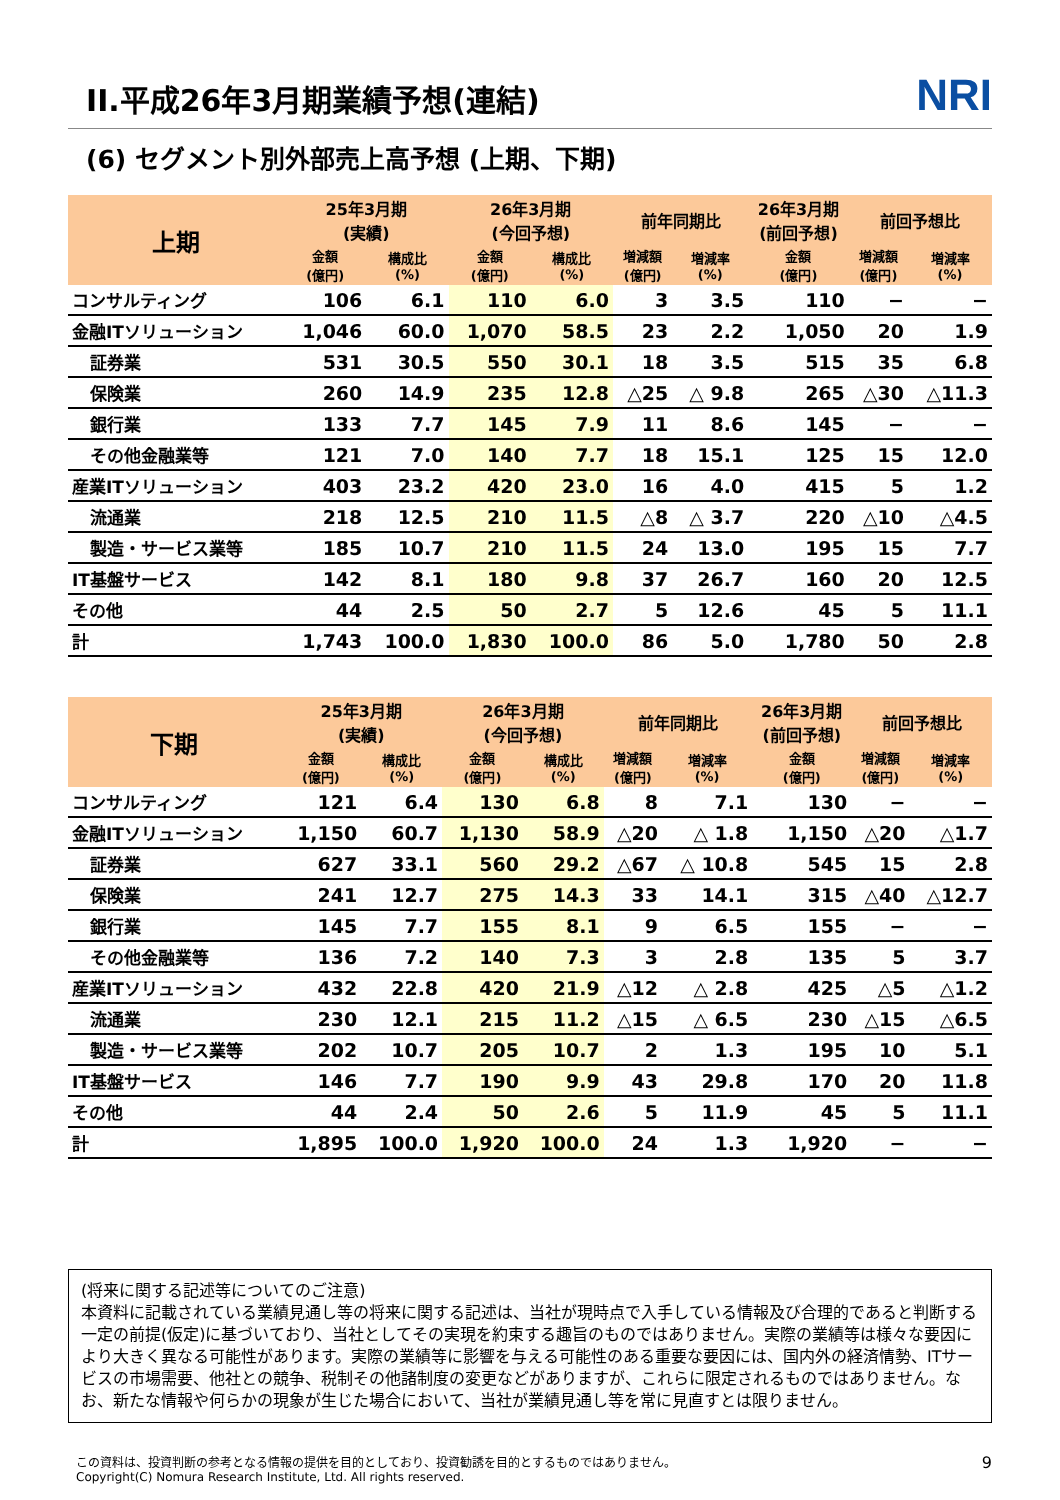II.平成26年3月期業績予想(連結)
NRI
(6) セグメント別外部売上高予想 (上期、下期)
| 上期 | 25年3月期 (実績) | | 26年3月期 (今回予想) | | 前年同期比 | | 26年3月期 (前回予想) | 前回予想比 | |
| --- | --- | --- | --- | --- | --- | --- | --- | --- | --- |
| | 金額 (億円) | 構成比 (%) | 金額 (億円) | 構成比 (%) | 増減額 (億円) | 増減率 (%) | 金額 (億円) | 増減額 (億円) | 増減率 (%) |
| コンサルティング | 106 | 6.1 | 110 | 6.0 | 3 | 3.5 | 110 | − | − |
| 金融ITソリューション | 1,046 | 60.0 | 1,070 | 58.5 | 23 | 2.2 | 1,050 | 20 | 1.9 |
| 証券業 | 531 | 30.5 | 550 | 30.1 | 18 | 3.5 | 515 | 35 | 6.8 |
| 保険業 | 260 | 14.9 | 235 | 12.8 | △25 | △ 9.8 | 265 | △30 | △11.3 |
| 銀行業 | 133 | 7.7 | 145 | 7.9 | 11 | 8.6 | 145 | − | − |
| その他金融業等 | 121 | 7.0 | 140 | 7.7 | 18 | 15.1 | 125 | 15 | 12.0 |
| 産業ITソリューション | 403 | 23.2 | 420 | 23.0 | 16 | 4.0 | 415 | 5 | 1.2 |
| 流通業 | 218 | 12.5 | 210 | 11.5 | △8 | △ 3.7 | 220 | △10 | △4.5 |
| 製造・サービス業等 | 185 | 10.7 | 210 | 11.5 | 24 | 13.0 | 195 | 15 | 7.7 |
| IT基盤サービス | 142 | 8.1 | 180 | 9.8 | 37 | 26.7 | 160 | 20 | 12.5 |
| その他 | 44 | 2.5 | 50 | 2.7 | 5 | 12.6 | 45 | 5 | 11.1 |
| 計 | 1,743 | 100.0 | 1,830 | 100.0 | 86 | 5.0 | 1,780 | 50 | 2.8 |
| 下期 | 25年3月期 (実績) | | 26年3月期 (今回予想) | | 前年同期比 | | 26年3月期 (前回予想) | 前回予想比 | |
| --- | --- | --- | --- | --- | --- | --- | --- | --- | --- |
| | 金額 (億円) | 構成比 (%) | 金額 (億円) | 構成比 (%) | 増減額 (億円) | 増減率 (%) | 金額 (億円) | 増減額 (億円) | 増減率 (%) |
| コンサルティング | 121 | 6.4 | 130 | 6.8 | 8 | 7.1 | 130 | − | − |
| 金融ITソリューション | 1,150 | 60.7 | 1,130 | 58.9 | △20 | △ 1.8 | 1,150 | △20 | △1.7 |
| 証券業 | 627 | 33.1 | 560 | 29.2 | △67 | △ 10.8 | 545 | 15 | 2.8 |
| 保険業 | 241 | 12.7 | 275 | 14.3 | 33 | 14.1 | 315 | △40 | △12.7 |
| 銀行業 | 145 | 7.7 | 155 | 8.1 | 9 | 6.5 | 155 | − | − |
| その他金融業等 | 136 | 7.2 | 140 | 7.3 | 3 | 2.8 | 135 | 5 | 3.7 |
| 産業ITソリューション | 432 | 22.8 | 420 | 21.9 | △12 | △ 2.8 | 425 | △5 | △1.2 |
| 流通業 | 230 | 12.1 | 215 | 11.2 | △15 | △ 6.5 | 230 | △15 | △6.5 |
| 製造・サービス業等 | 202 | 10.7 | 205 | 10.7 | 2 | 1.3 | 195 | 10 | 5.1 |
| IT基盤サービス | 146 | 7.7 | 190 | 9.9 | 43 | 29.8 | 170 | 20 | 11.8 |
| その他 | 44 | 2.4 | 50 | 2.6 | 5 | 11.9 | 45 | 5 | 11.1 |
| 計 | 1,895 | 100.0 | 1,920 | 100.0 | 24 | 1.3 | 1,920 | − | − |
(将来に関する記述等についてのご注意)
本資料に記載されている業績見通し等の将来に関する記述は、当社が現時点で入手している情報及び合理的であると判断する一定の前提(仮定)に基づいており、当社としてその実現を約束する趣旨のものではありません。実際の業績等は様々な要因により大きく異なる可能性があります。実際の業績等に影響を与える可能性のある重要な要因には、国内外の経済情勢、ITサービスの市場需要、他社との競争、税制その他諸制度の変更などがありますが、これらに限定されるものではありません。なお、新たな情報や何らかの現象が生じた場合において、当社が業績見通し等を常に見直すとは限りません。
この資料は、投資判断の参考となる情報の提供を目的としており、投資勧誘を目的とするものではありません。
Copyright(C) Nomura Research Institute, Ltd. All rights reserved.
9